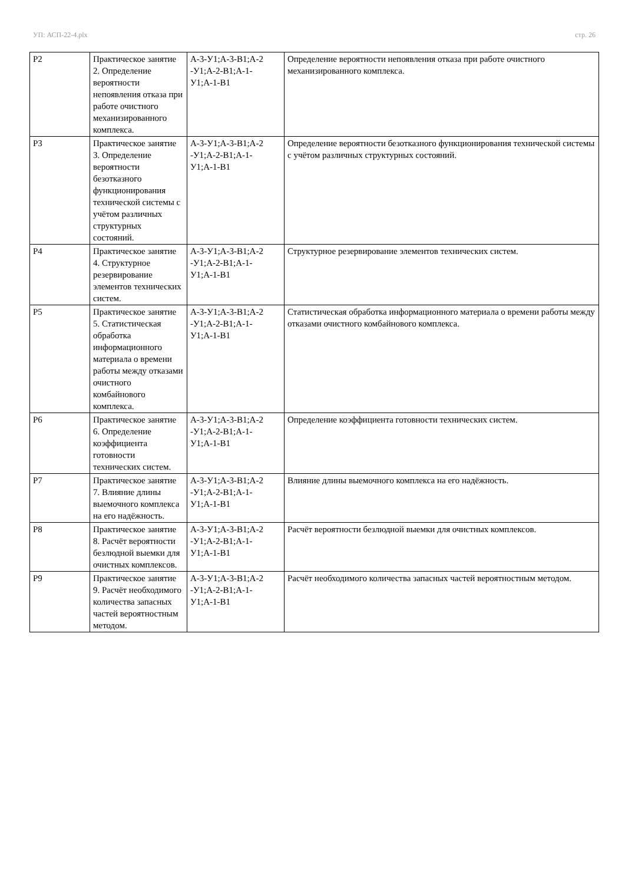УП: АСП-22-4.plx стр. 26
| Р2 | Практическое занятие 2. Определение вероятности непоявления отказа при работе очистного механизированного комплекса. | А-3-У1;А-3-В1;А-2 -У1;А-2-В1;А-1-У1;А-1-В1 | Определение вероятности непоявления отказа при работе очистного механизированного комплекса. |
| Р3 | Практическое занятие 3. Определение вероятности безотказного функционирования технической системы с учётом различных структурных состояний. | А-3-У1;А-3-В1;А-2 -У1;А-2-В1;А-1-У1;А-1-В1 | Определение вероятности безотказного функционирования технической системы с учётом различных структурных состояний. |
| Р4 | Практическое занятие 4. Структурное резервирование элементов технических систем. | А-3-У1;А-3-В1;А-2 -У1;А-2-В1;А-1-У1;А-1-В1 | Структурное резервирование элементов технических систем. |
| Р5 | Практическое занятие 5. Статистическая обработка информационного материала о времени работы между отказами очистного комбайнового комплекса. | А-3-У1;А-3-В1;А-2 -У1;А-2-В1;А-1-У1;А-1-В1 | Статистическая обработка информационного материала о времени работы между отказами очистного комбайнового комплекса. |
| Р6 | Практическое занятие 6. Определение коэффициента готовности технических систем. | А-3-У1;А-3-В1;А-2 -У1;А-2-В1;А-1-У1;А-1-В1 | Определение коэффициента готовности технических систем. |
| Р7 | Практическое занятие 7. Влияние длины выемочного комплекса на его надёжность. | А-3-У1;А-3-В1;А-2 -У1;А-2-В1;А-1-У1;А-1-В1 | Влияние длины выемочного комплекса на его надёжность. |
| Р8 | Практическое занятие 8. Расчёт вероятности безлюдной выемки для очистных комплексов. | А-3-У1;А-3-В1;А-2 -У1;А-2-В1;А-1-У1;А-1-В1 | Расчёт вероятности безлюдной выемки для очистных комплексов. |
| Р9 | Практическое занятие 9. Расчёт необходимого количества запасных частей вероятностным методом. | А-3-У1;А-3-В1;А-2 -У1;А-2-В1;А-1-У1;А-1-В1 | Расчёт необходимого количества запасных частей вероятностным методом. |